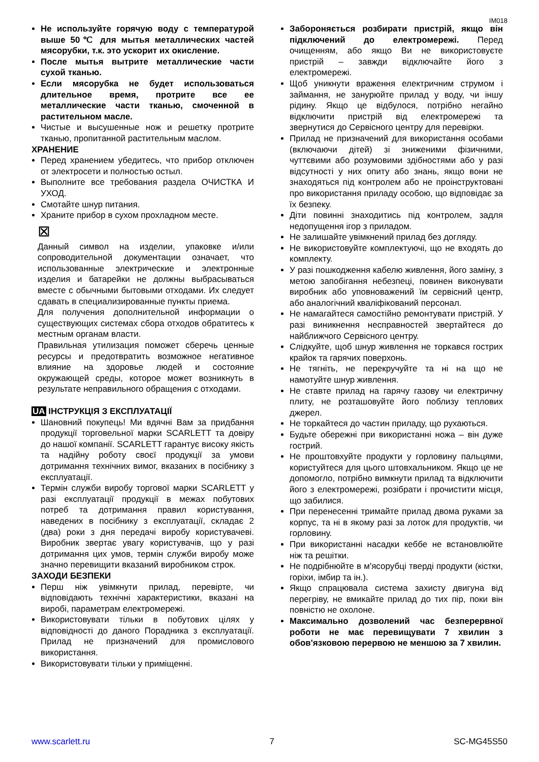IM018
Не используйте горячую воду с температурой выше 50℃ для мытья металлических частей мясорубки, т.к. это ускорит их окисление.
После мытья вытрите металлические части сухой тканью.
Если мясорубка не будет использоваться длительное время, протрите все ее металлические части тканью, смоченной в растительном масле.
Чистые и высушенные нож и решетку протрите тканью, пропитанной растительным маслом.
ХРАНЕНИЕ
Перед хранением убедитесь, что прибор отключен от электросети и полностью остыл.
Выполните все требования раздела ОЧИСТКА И УХОД.
Смотайте шнур питания.
Храните прибор в сухом прохладном месте.
⊠
Данный символ на изделии, упаковке и/или сопроводительной документации означает, что использованные электрические и электронные изделия и батарейки не должны выбрасываться вместе с обычными бытовыми отходами. Их следует сдавать в специализированные пункты приема.
Для получения дополнительной информации о существующих системах сбора отходов обратитесь к местным органам власти.
Правильная утилизация поможет сберечь ценные ресурсы и предотвратить возможное негативное влияние на здоровье людей и состояние окружающей среды, которое может возникнуть в результате неправильного обращения с отходами.
UA ІНСТРУКЦІЯ З ЕКСПЛУАТАЦІЇ
Шановний покупець! Ми вдячні Вам за придбання продукції торговельної марки SCARLETT та довіру до нашої компанії. SCARLETT гарантує високу якість та надійну роботу своєї продукції за умови дотримання технічних вимог, вказаних в посібнику з експлуатації.
Термін служби виробу торгової марки SCARLETT у разі експлуатації продукції в межах побутових потреб та дотримання правил користування, наведених в посібнику з експлуатації, складає 2 (два) роки з дня передачі виробу користувачеві. Виробник звертає увагу користувачів, що у разі дотримання цих умов, термін служби виробу може значно перевищити вказаний виробником строк.
ЗАХОДИ БЕЗПЕКИ
Перш ніж увімкнути прилад, перевірте, чи відповідають технічні характеристики, вказані на виробі, параметрам електромережі.
Використовувати тільки в побутових цілях у відповідності до даного Порадника з експлуатації. Прилад не призначений для промислового використання.
Використовувати тільки у приміщенні.
Забороняється розбирати пристрій, якщо він підключений до електромережі. Перед очищенням, або якщо Ви не використовуєте пристрій – завжди відключайте його з електромережі.
Щоб уникнути враження електричним струмом і займання, не занурюйте прилад у воду, чи іншу рідину. Якщо це відбулося, потрібно негайно відключити пристрій від електромережі та звернутися до Сервісного центру для перевірки.
Прилад не призначений для використання особами (включаючи дітей) зі зниженими фізичними, чуттєвими або розумовими здібностями або у разі відсутності у них опиту або знань, якщо вони не знаходяться під контролем або не проінструктовані про використання приладу особою, що відповідає за їх безпеку.
Діти повинні знаходитись під контролем, задля недопущення ігор з приладом.
Не залишайте увімкнений прилад без догляду.
Не використовуйте комплектуючі, що не входять до комплекту.
У разі пошкодження кабелю живлення, його заміну, з метою запобігання небезпеці, повинен виконувати виробник або уповноважений їм сервісний центр, або аналогічний кваліфікований персонал.
Не намагайтеся самостійно ремонтувати пристрій. У разі виникнення несправностей звертайтеся до найближчого Сервісного центру.
Слідкуйте, щоб шнур живлення не торкався гострих крайок та гарячих поверхонь.
Не тягніть, не перекручуйте та ні на що не намотуйте шнур живлення.
Не ставте прилад на гарячу газову чи електричну плиту, не розташовуйте його поблизу теплових джерел.
Не торкайтеся до частин приладу, що рухаються.
Будьте обережні при використанні ножа – він дуже гострий.
Не проштовхуйте продукти у горловину пальцями, користуйтеся для цього штовхальником. Якщо це не допомогло, потрібно вимкнути прилад та відключити його з електромережі, розібрати і прочистити місця, що забилися.
При перенесенні тримайте прилад двома руками за корпус, та ні в якому разі за лоток для продуктів, чи горловину.
При використанні насадки кеббе не встановлюйте ніж та решітки.
Не подрібнюйте в м'ясорубці тверді продукти (кістки, горіхи, імбир та ін.).
Якщо спрацювала система захисту двигуна від перегріву, не вмикайте прилад до тих пір, поки він повністю не охолоне.
Максимально дозволений час безперервної роботи не має перевищувати 7 хвилин з обов'язковою перервою не меншою за 7 хвилин.
www.scarlett.ru 7 SC-MG45S50